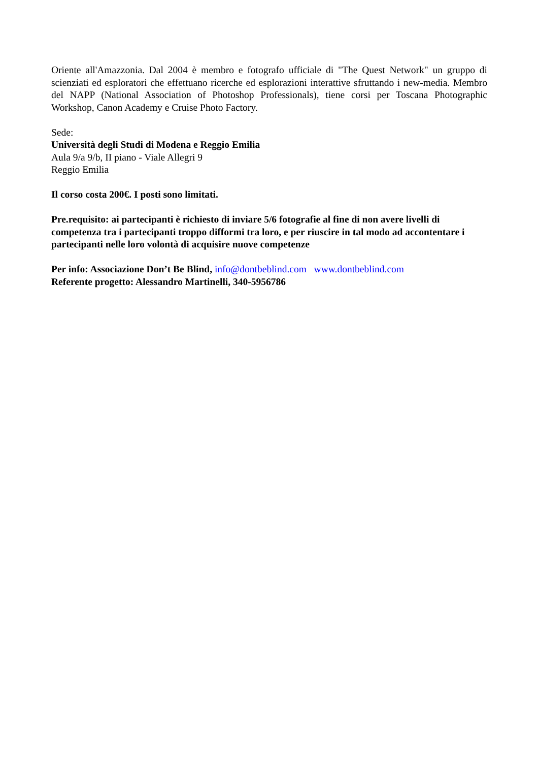Oriente all'Amazzonia. Dal 2004 è membro e fotografo ufficiale di "The Quest Network" un gruppo di scienziati ed esploratori che effettuano ricerche ed esplorazioni interattive sfruttando i new-media. Membro del NAPP (National Association of Photoshop Professionals), tiene corsi per Toscana Photographic Workshop, Canon Academy e Cruise Photo Factory.
Sede:
Università degli Studi di Modena e Reggio Emilia
Aula 9/a 9/b, II piano - Viale Allegri 9
Reggio Emilia
Il corso costa 200€. I posti sono limitati.
Pre.requisito: ai partecipanti è richiesto di inviare 5/6 fotografie al fine di non avere livelli di competenza tra i partecipanti troppo difformi tra loro, e per riuscire in tal modo ad accontentare i partecipanti nelle loro volontà di acquisire nuove competenze
Per info: Associazione Don’t Be Blind, info@dontbeblind.com www.dontbeblind.com
Referente progetto: Alessandro Martinelli, 340-5956786